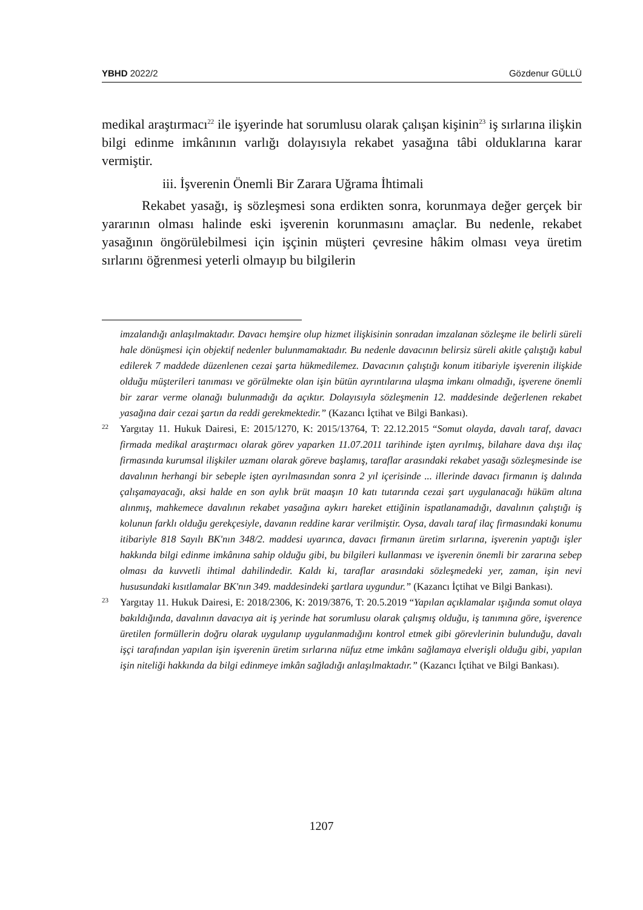YBHD 2022/2 Gözdenur GÜLLÜ
medikal araştırmacı<sup>22</sup> ile işyerinde hat sorumlusu olarak çalışan kişinin<sup>23</sup> iş sırlarına ilişkin bilgi edinme imkânının varlığı dolayısıyla rekabet yasağına tâbi olduklarına karar vermiştir.
iii. İşverenin Önemli Bir Zarara Uğrama İhtimali
Rekabet yasağı, iş sözleşmesi sona erdikten sonra, korunmaya değer gerçek bir yararının olması halinde eski işverenin korunmasını amaçlar. Bu nedenle, rekabet yasağının öngörülebilmesi için işçinin müşteri çevresine hâkim olması veya üretim sırlarını öğrenmesi yeterli olmayıp bu bilgilerin
imzalandığı anlaşılmaktadır. Davacı hemşire olup hizmet ilişkisinin sonradan imzalanan sözleşme ile belirli süreli hale dönüşmesi için objektif nedenler bulunmamaktadır. Bu nedenle davacının belirsiz süreli akitle çalıştığı kabul edilerek 7 maddede düzenlenen cezai şarta hükmedilemez. Davacının çalıştığı konum itibariyle işverenin ilişkide olduğu müşterileri tanıması ve görülmekte olan işin bütün ayrıntılarına ulaşma imkanı olmadığı, işverene önemli bir zarar verme olanağı bulunmadığı da açıktır. Dolayısıyla sözleşmenin 12. maddesinde değerlenen rekabet yasağına dair cezai şartın da reddi gerekmektedir.” (Kazancı İçtihat ve Bilgi Bankası).
22 Yargıtay 11. Hukuk Dairesi, E: 2015/1270, K: 2015/13764, T: 22.12.2015 “Somut olayda, davalı taraf, davacı firmada medikal araştırmacı olarak görev yaparken 11.07.2011 tarihinde işten ayrılmış, bilahare dava dışı ilaç firmasında kurumsal ilişkiler uzmanı olarak göreve başlamış, taraflar arasındaki rekabet yasağı sözleşmesinde ise davalının herhangi bir sebeple işten ayrılmasından sonra 2 yıl içerisinde ... illerinde davacı firmanın iş dalında çalışamayacağı, aksi halde en son aylık brüt maaşın 10 katı tutarında cezai şart uygulanacağı hüküm altına alınmış, mahkemece davalının rekabet yasağına aykırı hareket ettiğinin ispatlanamadığı, davalının çalıştığı iş kolunun farklı olduğu gerekçesiyle, davanın reddine karar verilmiştir. Oysa, davalı taraf ilaç firmasındaki konumu itibariyle 818 Sayılı BK'nın 348/2. maddesi uyarınca, davacı firmanın üretim sırlarına, işverenin yaptığı işler hakkında bilgi edinme imkânına sahip olduğu gibi, bu bilgileri kullanması ve işverenin önemli bir zararına sebep olması da kuvvetli ihtimal dahilindedir. Kaldı ki, taraflar arasındaki sözleşmedeki yer, zaman, işin nevi hususundaki kısıtlamalar BK'nın 349. maddesindeki şartlara uygundur.” (Kazancı İçtihat ve Bilgi Bankası).
23 Yargıtay 11. Hukuk Dairesi, E: 2018/2306, K: 2019/3876, T: 20.5.2019 “Yapılan açıklamalar ışığında somut olaya bakıldığında, davalının davacıya ait iş yerinde hat sorumlusu olarak çalışmış olduğu, iş tanımına göre, işverence üretilen formüllerin doğru olarak uygulanıp uygulanmadığını kontrol etmek gibi görevlerinin bulunduğu, davalı işçi tarafından yapılan işin işverenin üretim sırlarına nüfuz etme imkânı sağlamaya elverişli olduğu gibi, yapılan işin niteliği hakkında da bilgi edinmeye imkân sağladığı anlaşılmaktadır.” (Kazancı İçtihat ve Bilgi Bankası).
1207